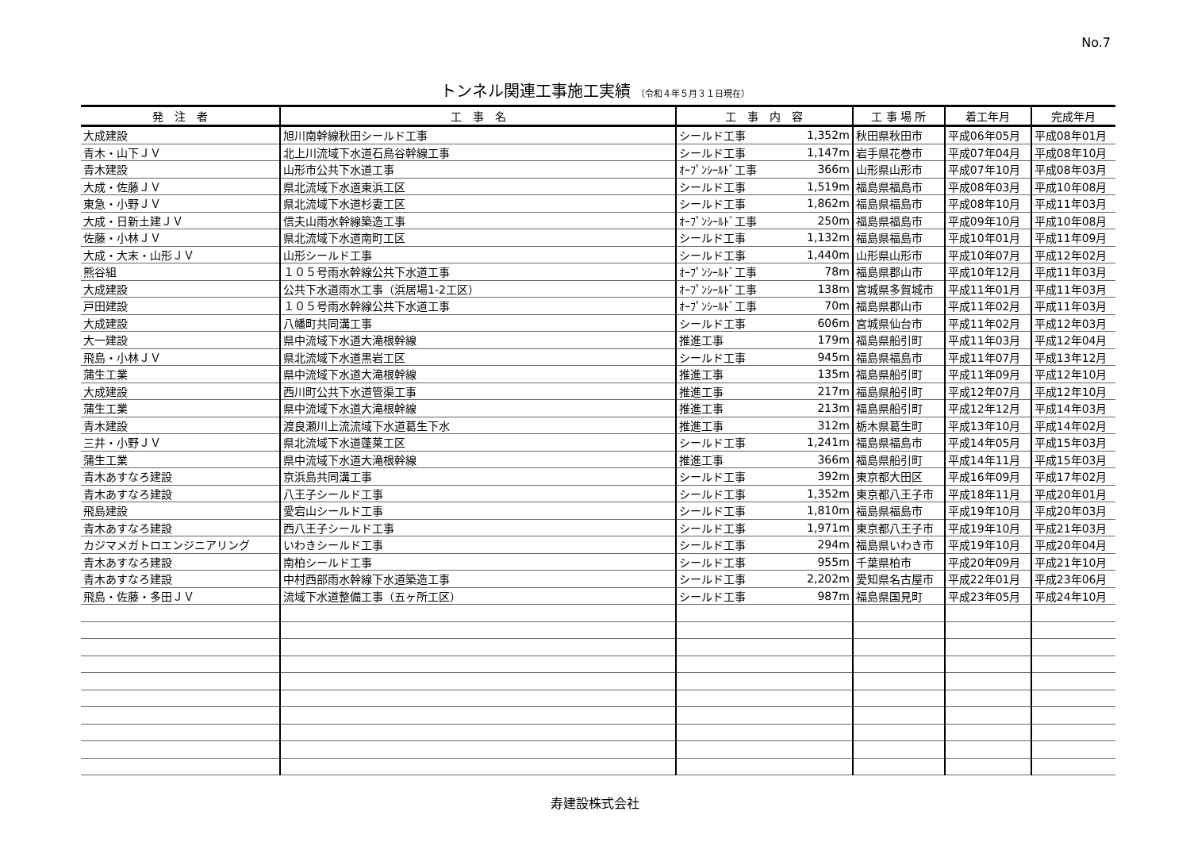No.7
トンネル関連工事施工実績 （令和４年５月３１日現在）
| 発 注 者 | 工 事 名 | 工 事 内 容 | | 工 事 場 所 | 着工年月 | 完成年月 |
| --- | --- | --- | --- | --- | --- | --- |
| 大成建設 | 旭川南幹線秋田シールド工事 | シールド工事 | 1,352m | 秋田県秋田市 | 平成06年05月 | 平成08年01月 |
| 青木・山下ＪＶ | 北上川流域下水道石鳥谷幹線工事 | シールド工事 | 1,147m | 岩手県花巻市 | 平成07年04月 | 平成08年10月 |
| 青木建設 | 山形市公共下水道工事 | ｵｰﾌﾟﾝｼｰﾙﾄﾞ工事 | 366m | 山形県山形市 | 平成07年10月 | 平成08年03月 |
| 大成・佐藤ＪＶ | 県北流域下水道東浜工区 | シールド工事 | 1,519m | 福島県福島市 | 平成08年03月 | 平成10年08月 |
| 東急・小野ＪＶ | 県北流域下水道杉妻工区 | シールド工事 | 1,862m | 福島県福島市 | 平成08年10月 | 平成11年03月 |
| 大成・日新土建ＪＶ | 信夫山雨水幹線築造工事 | ｵｰﾌﾟﾝｼｰﾙﾄﾞ工事 | 250m | 福島県福島市 | 平成09年10月 | 平成10年08月 |
| 佐藤・小林ＪＶ | 県北流域下水道南町工区 | シールド工事 | 1,132m | 福島県福島市 | 平成10年01月 | 平成11年09月 |
| 大成・大末・山形ＪＶ | 山形シールド工事 | シールド工事 | 1,440m | 山形県山形市 | 平成10年07月 | 平成12年02月 |
| 熊谷組 | １０５号雨水幹線公共下水道工事 | ｵｰﾌﾟﾝｼｰﾙﾄﾞ工事 | 78m | 福島県郡山市 | 平成10年12月 | 平成11年03月 |
| 大成建設 | 公共下水道雨水工事（浜居場1-2工区） | ｵｰﾌﾟﾝｼｰﾙﾄﾞ工事 | 138m | 宮城県多賀城市 | 平成11年01月 | 平成11年03月 |
| 戸田建設 | １０５号雨水幹線公共下水道工事 | ｵｰﾌﾟﾝｼｰﾙﾄﾞ工事 | 70m | 福島県郡山市 | 平成11年02月 | 平成11年03月 |
| 大成建設 | 八幡町共同溝工事 | シールド工事 | 606m | 宮城県仙台市 | 平成11年02月 | 平成12年03月 |
| 大一建設 | 県中流域下水道大滝根幹線 | 推進工事 | 179m | 福島県船引町 | 平成11年03月 | 平成12年04月 |
| 飛島・小林ＪＶ | 県北流域下水道黒岩工区 | シールド工事 | 945m | 福島県福島市 | 平成11年07月 | 平成13年12月 |
| 蒲生工業 | 県中流域下水道大滝根幹線 | 推進工事 | 135m | 福島県船引町 | 平成11年09月 | 平成12年10月 |
| 大成建設 | 西川町公共下水道管渠工事 | 推進工事 | 217m | 福島県船引町 | 平成12年07月 | 平成12年10月 |
| 蒲生工業 | 県中流域下水道大滝根幹線 | 推進工事 | 213m | 福島県船引町 | 平成12年12月 | 平成14年03月 |
| 青木建設 | 渡良瀬川上流流域下水道葛生下水 | 推進工事 | 312m | 栃木県葛生町 | 平成13年10月 | 平成14年02月 |
| 三井・小野ＪＶ | 県北流域下水道蓬莱工区 | シールド工事 | 1,241m | 福島県福島市 | 平成14年05月 | 平成15年03月 |
| 蒲生工業 | 県中流域下水道大滝根幹線 | 推進工事 | 366m | 福島県船引町 | 平成14年11月 | 平成15年03月 |
| 青木あすなろ建設 | 京浜島共同溝工事 | シールド工事 | 392m | 東京都大田区 | 平成16年09月 | 平成17年02月 |
| 青木あすなろ建設 | 八王子シールド工事 | シールド工事 | 1,352m | 東京都八王子市 | 平成18年11月 | 平成20年01月 |
| 飛島建設 | 愛宕山シールド工事 | シールド工事 | 1,810m | 福島県福島市 | 平成19年10月 | 平成20年03月 |
| 青木あすなろ建設 | 西八王子シールド工事 | シールド工事 | 1,971m | 東京都八王子市 | 平成19年10月 | 平成21年03月 |
| カジマメガトロエンジニアリング | いわきシールド工事 | シールド工事 | 294m | 福島県いわき市 | 平成19年10月 | 平成20年04月 |
| 青木あすなろ建設 | 南柏シールド工事 | シールド工事 | 955m | 千葉県柏市 | 平成20年09月 | 平成21年10月 |
| 青木あすなろ建設 | 中村西部雨水幹線下水道築造工事 | シールド工事 | 2,202m | 愛知県名古屋市 | 平成22年01月 | 平成23年06月 |
| 飛島・佐藤・多田ＪＶ | 流域下水道整備工事（五ヶ所工区） | シールド工事 | 987m | 福島県国見町 | 平成23年05月 | 平成24年10月 |
寿建設株式会社